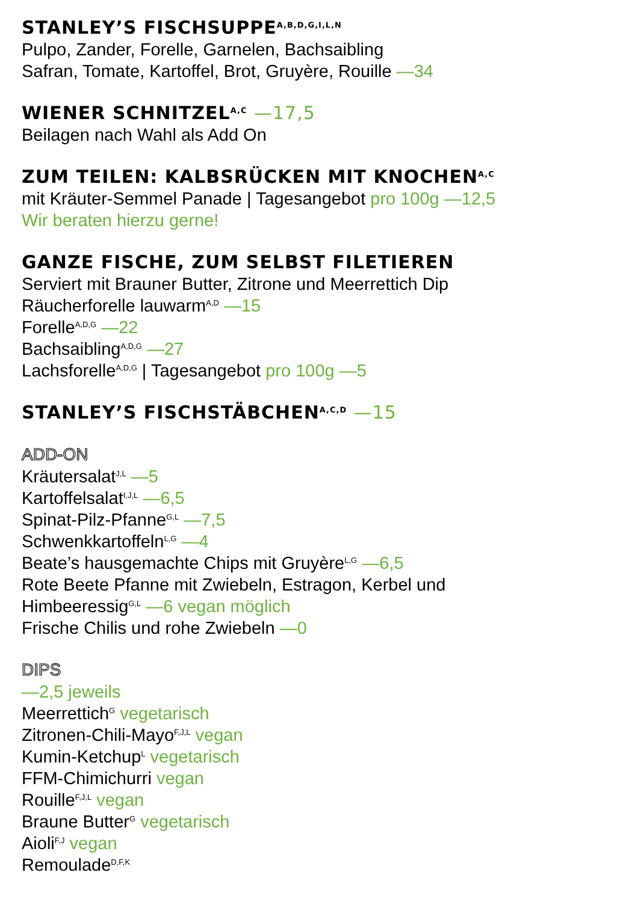STANLEY’S FISCHSUPPE<sup>A,B,D,G,I,L,N</sup>
Pulpo, Zander, Forelle, Garnelen, Bachsaibling
Safran, Tomate, Kartoffel, Brot, Gruyère, Rouille —34
WIENER SCHNITZEL<sup>A,C</sup> —17,5
Beilagen nach Wahl als Add On
ZUM TEILEN: KALBSRÜCKEN MIT KNOCHEN<sup>A,C</sup>
mit Kräuter-Semmel Panade | Tagesangebot pro 100g —12,5
Wir beraten hierzu gerne!
GANZE FISCHE, ZUM SELBST FILETIEREN
Serviert mit Brauner Butter, Zitrone und Meerrettich Dip
Räucherforelle lauwarm<sup>A,D</sup> —15
Forelle<sup>A,D,G</sup> —22
Bachsaibling<sup>A,D,G</sup> —27
Lachsforelle<sup>A,D,G</sup> | Tagesangebot pro 100g —5
STANLEY’S FISCHSTÄBCHEN<sup>A,C,D</sup> —15
ADD-ON
Kräutersalat<sup>J,L</sup> —5
Kartoffelsalat<sup>I,J,L</sup> —6,5
Spinat-Pilz-Pfanne<sup>G,L</sup> —7,5
Schwenkkartoffeln<sup>L,G</sup> —4
Beate’s hausgemachte Chips mit Gruyère<sup>L,G</sup> —6,5
Rote Beete Pfanne mit Zwiebeln, Estragon, Kerbel und
Himbeeressig<sup>G,L</sup> —6 vegan möglich
Frische Chilis und rohe Zwiebeln —0
DIPS
—2,5 jeweils
Meerrettich<sup>G</sup> vegetarisch
Zitronen-Chili-Mayo<sup>F,J,L</sup> vegan
Kumin-Ketchup<sup>L</sup> vegetarisch
FFM-Chimichurri vegan
Rouille<sup>F,J,L</sup> vegan
Braune Butter<sup>G</sup> vegetarisch
Aioli<sup>F,J</sup> vegan
Remoulade<sup>D,F,K</sup>